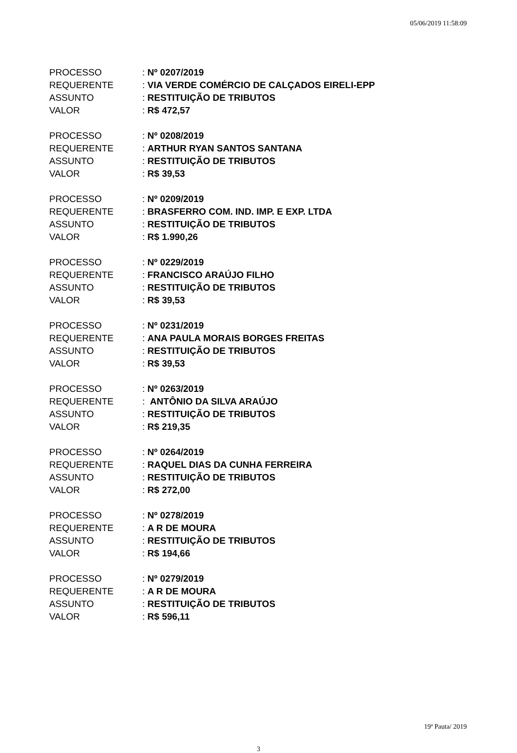05/06/2019 11:58:09
| PROCESSO | : Nº 0207/2019 |
| REQUERENTE | : VIA VERDE COMÉRCIO DE CALÇADOS EIRELI-EPP |
| ASSUNTO | : RESTITUIÇÃO DE TRIBUTOS |
| VALOR | : R$ 472,57 |
| PROCESSO | : Nº 0208/2019 |
| REQUERENTE | : ARTHUR RYAN SANTOS SANTANA |
| ASSUNTO | : RESTITUIÇÃO DE TRIBUTOS |
| VALOR | : R$ 39,53 |
| PROCESSO | : Nº 0209/2019 |
| REQUERENTE | : BRASFERRO COM. IND. IMP. E EXP. LTDA |
| ASSUNTO | : RESTITUIÇÃO DE TRIBUTOS |
| VALOR | : R$ 1.990,26 |
| PROCESSO | : Nº 0229/2019 |
| REQUERENTE | : FRANCISCO ARAÚJO FILHO |
| ASSUNTO | : RESTITUIÇÃO DE TRIBUTOS |
| VALOR | : R$ 39,53 |
| PROCESSO | : Nº 0231/2019 |
| REQUERENTE | : ANA PAULA MORAIS BORGES FREITAS |
| ASSUNTO | : RESTITUIÇÃO DE TRIBUTOS |
| VALOR | : R$ 39,53 |
| PROCESSO | : Nº 0263/2019 |
| REQUERENTE | : ANTÔNIO DA SILVA ARAÚJO |
| ASSUNTO | : RESTITUIÇÃO DE TRIBUTOS |
| VALOR | : R$ 219,35 |
| PROCESSO | : Nº 0264/2019 |
| REQUERENTE | : RAQUEL DIAS DA CUNHA FERREIRA |
| ASSUNTO | : RESTITUIÇÃO DE TRIBUTOS |
| VALOR | : R$ 272,00 |
| PROCESSO | : Nº 0278/2019 |
| REQUERENTE | : A R DE MOURA |
| ASSUNTO | : RESTITUIÇÃO DE TRIBUTOS |
| VALOR | : R$ 194,66 |
| PROCESSO | : Nº 0279/2019 |
| REQUERENTE | : A R DE MOURA |
| ASSUNTO | : RESTITUIÇÃO DE TRIBUTOS |
| VALOR | : R$ 596,11 |
19ª Pauta/ 2019
3